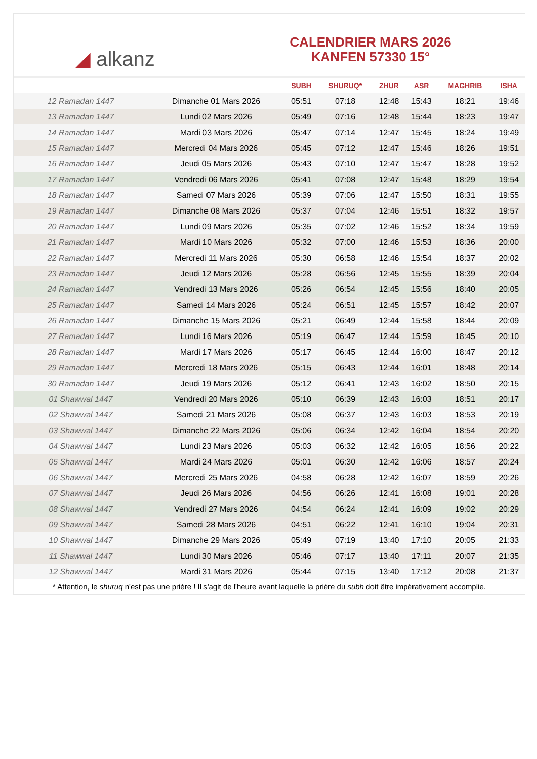◢ alkanz
CALENDRIER MARS 2026
KANFEN 57330 15°
| | | SUBH | SHURUQ* | ZHUR | ASR | MAGHRIB | ISHA |
| --- | --- | --- | --- | --- | --- | --- | --- |
| 12 Ramadan 1447 | Dimanche 01 Mars 2026 | 05:51 | 07:18 | 12:48 | 15:43 | 18:21 | 19:46 |
| 13 Ramadan 1447 | Lundi 02 Mars 2026 | 05:49 | 07:16 | 12:48 | 15:44 | 18:23 | 19:47 |
| 14 Ramadan 1447 | Mardi 03 Mars 2026 | 05:47 | 07:14 | 12:47 | 15:45 | 18:24 | 19:49 |
| 15 Ramadan 1447 | Mercredi 04 Mars 2026 | 05:45 | 07:12 | 12:47 | 15:46 | 18:26 | 19:51 |
| 16 Ramadan 1447 | Jeudi 05 Mars 2026 | 05:43 | 07:10 | 12:47 | 15:47 | 18:28 | 19:52 |
| 17 Ramadan 1447 | Vendredi 06 Mars 2026 | 05:41 | 07:08 | 12:47 | 15:48 | 18:29 | 19:54 |
| 18 Ramadan 1447 | Samedi 07 Mars 2026 | 05:39 | 07:06 | 12:47 | 15:50 | 18:31 | 19:55 |
| 19 Ramadan 1447 | Dimanche 08 Mars 2026 | 05:37 | 07:04 | 12:46 | 15:51 | 18:32 | 19:57 |
| 20 Ramadan 1447 | Lundi 09 Mars 2026 | 05:35 | 07:02 | 12:46 | 15:52 | 18:34 | 19:59 |
| 21 Ramadan 1447 | Mardi 10 Mars 2026 | 05:32 | 07:00 | 12:46 | 15:53 | 18:36 | 20:00 |
| 22 Ramadan 1447 | Mercredi 11 Mars 2026 | 05:30 | 06:58 | 12:46 | 15:54 | 18:37 | 20:02 |
| 23 Ramadan 1447 | Jeudi 12 Mars 2026 | 05:28 | 06:56 | 12:45 | 15:55 | 18:39 | 20:04 |
| 24 Ramadan 1447 | Vendredi 13 Mars 2026 | 05:26 | 06:54 | 12:45 | 15:56 | 18:40 | 20:05 |
| 25 Ramadan 1447 | Samedi 14 Mars 2026 | 05:24 | 06:51 | 12:45 | 15:57 | 18:42 | 20:07 |
| 26 Ramadan 1447 | Dimanche 15 Mars 2026 | 05:21 | 06:49 | 12:44 | 15:58 | 18:44 | 20:09 |
| 27 Ramadan 1447 | Lundi 16 Mars 2026 | 05:19 | 06:47 | 12:44 | 15:59 | 18:45 | 20:10 |
| 28 Ramadan 1447 | Mardi 17 Mars 2026 | 05:17 | 06:45 | 12:44 | 16:00 | 18:47 | 20:12 |
| 29 Ramadan 1447 | Mercredi 18 Mars 2026 | 05:15 | 06:43 | 12:44 | 16:01 | 18:48 | 20:14 |
| 30 Ramadan 1447 | Jeudi 19 Mars 2026 | 05:12 | 06:41 | 12:43 | 16:02 | 18:50 | 20:15 |
| 01 Shawwal 1447 | Vendredi 20 Mars 2026 | 05:10 | 06:39 | 12:43 | 16:03 | 18:51 | 20:17 |
| 02 Shawwal 1447 | Samedi 21 Mars 2026 | 05:08 | 06:37 | 12:43 | 16:03 | 18:53 | 20:19 |
| 03 Shawwal 1447 | Dimanche 22 Mars 2026 | 05:06 | 06:34 | 12:42 | 16:04 | 18:54 | 20:20 |
| 04 Shawwal 1447 | Lundi 23 Mars 2026 | 05:03 | 06:32 | 12:42 | 16:05 | 18:56 | 20:22 |
| 05 Shawwal 1447 | Mardi 24 Mars 2026 | 05:01 | 06:30 | 12:42 | 16:06 | 18:57 | 20:24 |
| 06 Shawwal 1447 | Mercredi 25 Mars 2026 | 04:58 | 06:28 | 12:42 | 16:07 | 18:59 | 20:26 |
| 07 Shawwal 1447 | Jeudi 26 Mars 2026 | 04:56 | 06:26 | 12:41 | 16:08 | 19:01 | 20:28 |
| 08 Shawwal 1447 | Vendredi 27 Mars 2026 | 04:54 | 06:24 | 12:41 | 16:09 | 19:02 | 20:29 |
| 09 Shawwal 1447 | Samedi 28 Mars 2026 | 04:51 | 06:22 | 12:41 | 16:10 | 19:04 | 20:31 |
| 10 Shawwal 1447 | Dimanche 29 Mars 2026 | 05:49 | 07:19 | 13:40 | 17:10 | 20:05 | 21:33 |
| 11 Shawwal 1447 | Lundi 30 Mars 2026 | 05:46 | 07:17 | 13:40 | 17:11 | 20:07 | 21:35 |
| 12 Shawwal 1447 | Mardi 31 Mars 2026 | 05:44 | 07:15 | 13:40 | 17:12 | 20:08 | 21:37 |
* Attention, le shuruq n'est pas une prière ! Il s'agit de l'heure avant laquelle la prière du subh doit être impérativement accomplie.